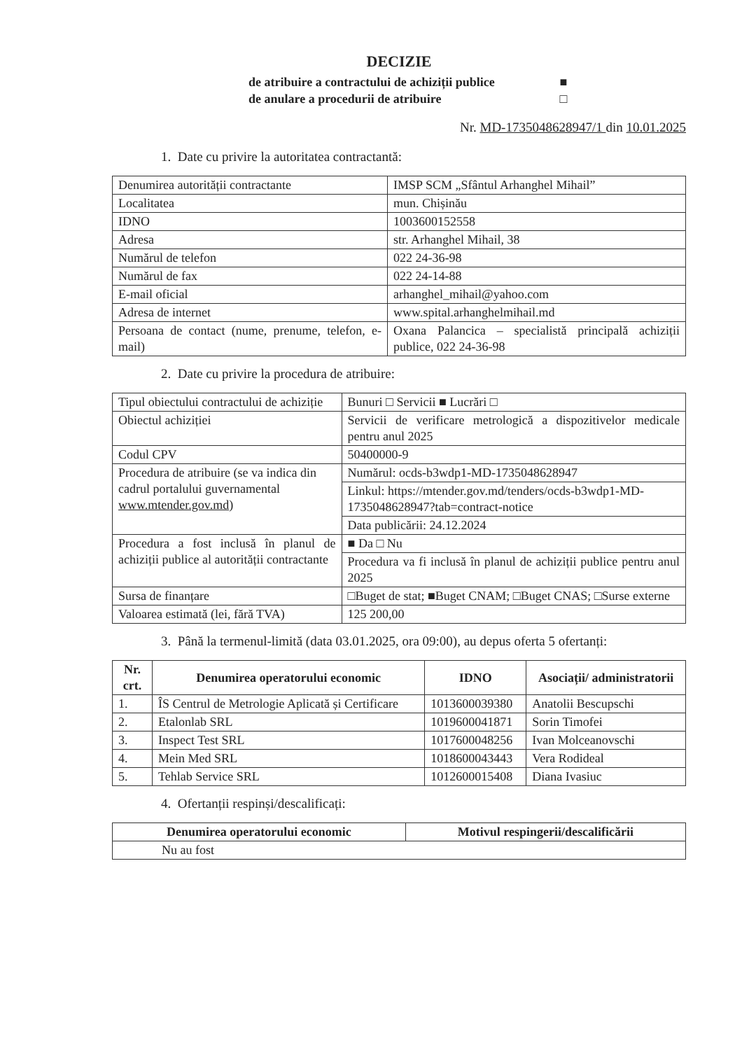DECIZIE
de atribuire a contractului de achiziții publice ■
de anulare a procedurii de atribuire □
Nr. MD-1735048628947/1 din 10.01.2025
1. Date cu privire la autoritatea contractantă:
| Denumirea autorității contractante | IMSP SCM „Sfântul Arhanghel Mihail” |
| Localitatea | mun. Chișinău |
| IDNO | 1003600152558 |
| Adresa | str. Arhanghel Mihail, 38 |
| Numărul de telefon | 022 24-36-98 |
| Numărul de fax | 022 24-14-88 |
| E-mail oficial | arhanghel_mihail@yahoo.com |
| Adresa de internet | www.spital.arhanghelmihail.md |
| Persoana de contact (nume, prenume, telefon, e-mail) | Oxana Palancica – specialistă principală achiziții publice, 022 24-36-98 |
2. Date cu privire la procedura de atribuire:
| Tipul obiectului contractului de achiziție | Bunuri □ Servicii ■ Lucrări □ |
| Obiectul achiziției | Servicii de verificare metrologică a dispozitivelor medicale pentru anul 2025 |
| Codul CPV | 50400000-9 |
| Procedura de atribuire (se va indica din cadrul portalului guvernamental www.mtender.gov.md ) | Numărul: ocds-b3wdp1-MD-1735048628947 |
| | Linkul: https://mtender.gov.md/tenders/ocds-b3wdp1-MD-1735048628947?tab=contract-notice |
| | Data publicării: 24.12.2024 |
| Procedura a fost inclusă în planul de achiziții publice al autorității contractante | ■ Da □ Nu |
| | Procedura va fi inclusă în planul de achiziții publice pentru anul 2025 |
| Sursa de finanțare | □Buget de stat; ■Buget CNAM; □Buget CNAS; □Surse externe |
| Valoarea estimată (lei, fără TVA) | 125 200,00 |
3. Până la termenul-limită (data 03.01.2025, ora 09:00), au depus oferta 5 ofertanți:
| Nr. crt. | Denumirea operatorului economic | IDNO | Asociații/ administratorii |
| --- | --- | --- | --- |
| 1. | ÎS Centrul de Metrologie Aplicată și Certificare | 1013600039380 | Anatolii Bescupschi |
| 2. | Etalonlab SRL | 1019600041871 | Sorin Timofei |
| 3. | Inspect Test SRL | 1017600048256 | Ivan Molceanovschi |
| 4. | Mein Med SRL | 1018600043443 | Vera Rodideal |
| 5. | Tehlab Service SRL | 1012600015408 | Diana Ivasiuc |
4. Ofertanții respinși/descalificați:
| Denumirea operatorului economic | Motivul respingerii/descalificării |
| --- | --- |
| Nu au fost | |